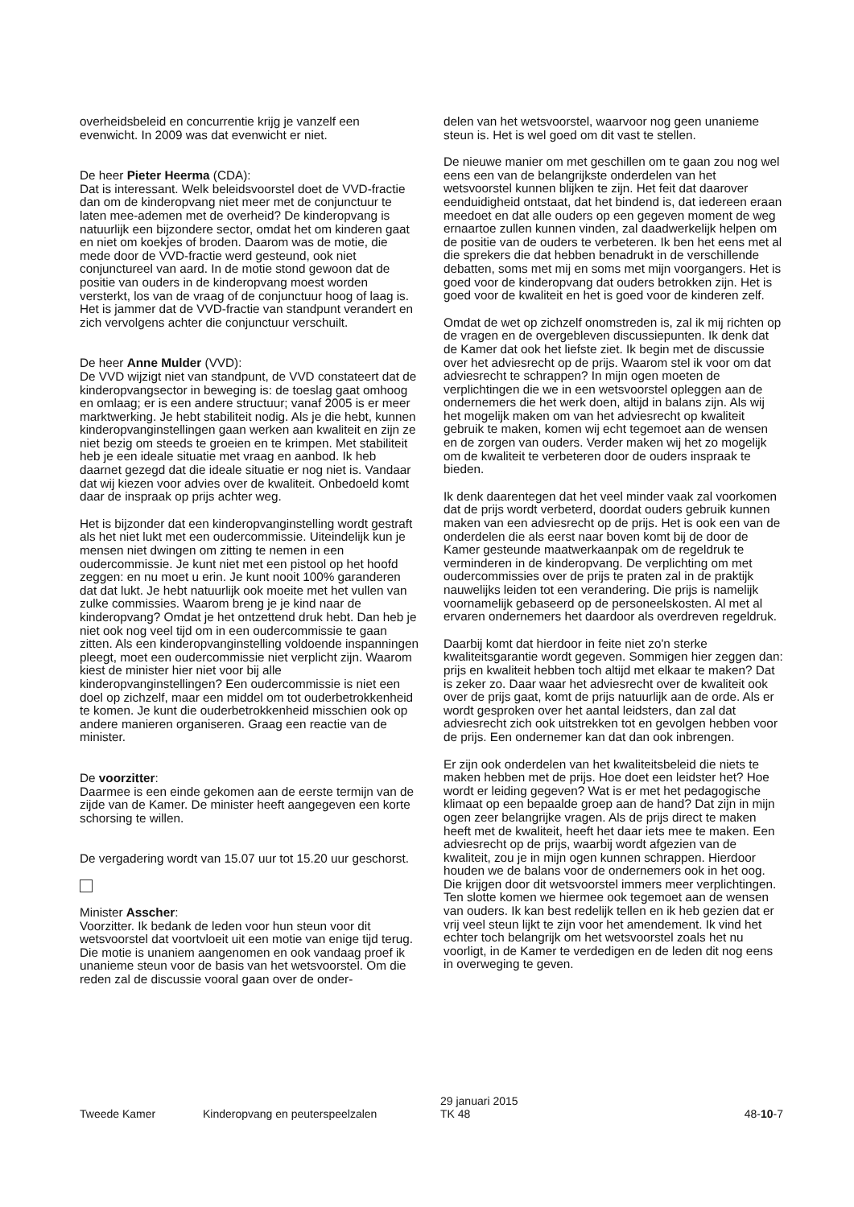overheidsbeleid en concurrentie krijg je vanzelf een evenwicht. In 2009 was dat evenwicht er niet.
De heer Pieter Heerma (CDA):
Dat is interessant. Welk beleidsvoorstel doet de VVD-fractie dan om de kinderopvang niet meer met de conjunctuur te laten mee-ademen met de overheid? De kinderopvang is natuurlijk een bijzondere sector, omdat het om kinderen gaat en niet om koekjes of broden. Daarom was de motie, die mede door de VVD-fractie werd gesteund, ook niet conjunctureel van aard. In de motie stond gewoon dat de positie van ouders in de kinderopvang moest worden versterkt, los van de vraag of de conjunctuur hoog of laag is. Het is jammer dat de VVD-fractie van standpunt verandert en zich vervolgens achter die conjunctuur verschuilt.
De heer Anne Mulder (VVD):
De VVD wijzigt niet van standpunt, de VVD constateert dat de kinderopvangsector in beweging is: de toeslag gaat omhoog en omlaag; er is een andere structuur; vanaf 2005 is er meer marktwerking. Je hebt stabiliteit nodig. Als je die hebt, kunnen kinderopvanginstellingen gaan werken aan kwaliteit en zijn ze niet bezig om steeds te groeien en te krimpen. Met stabiliteit heb je een ideale situatie met vraag en aanbod. Ik heb daarnet gezegd dat die ideale situatie er nog niet is. Vandaar dat wij kiezen voor advies over de kwaliteit. Onbedoeld komt daar de inspraak op prijs achter weg.
Het is bijzonder dat een kinderopvanginstelling wordt gestraft als het niet lukt met een oudercommissie. Uiteindelijk kun je mensen niet dwingen om zitting te nemen in een oudercommissie. Je kunt niet met een pistool op het hoofd zeggen: en nu moet u erin. Je kunt nooit 100% garanderen dat dat lukt. Je hebt natuurlijk ook moeite met het vullen van zulke commissies. Waarom breng je je kind naar de kinderopvang? Omdat je het ontzettend druk hebt. Dan heb je niet ook nog veel tijd om in een oudercommissie te gaan zitten. Als een kinderopvanginstelling voldoende inspanningen pleegt, moet een oudercommissie niet verplicht zijn. Waarom kiest de minister hier niet voor bij alle kinderopvanginstellingen? Een oudercommissie is niet een doel op zichzelf, maar een middel om tot ouderbetrokkenheid te komen. Je kunt die ouderbetrokkenheid misschien ook op andere manieren organiseren. Graag een reactie van de minister.
De voorzitter:
Daarmee is een einde gekomen aan de eerste termijn van de zijde van de Kamer. De minister heeft aangegeven een korte schorsing te willen.
De vergadering wordt van 15.07 uur tot 15.20 uur geschorst.
Minister Asscher:
Voorzitter. Ik bedank de leden voor hun steun voor dit wetsvoorstel dat voortvloeit uit een motie van enige tijd terug. Die motie is unaniem aangenomen en ook vandaag proef ik unanieme steun voor de basis van het wetsvoorstel. Om die reden zal de discussie vooral gaan over de onder-
delen van het wetsvoorstel, waarvoor nog geen unanieme steun is. Het is wel goed om dit vast te stellen.
De nieuwe manier om met geschillen om te gaan zou nog wel eens een van de belangrijkste onderdelen van het wetsvoorstel kunnen blijken te zijn. Het feit dat daarover eenduidigheid ontstaat, dat het bindend is, dat iedereen eraan meedoet en dat alle ouders op een gegeven moment de weg ernaartoe zullen kunnen vinden, zal daadwerkelijk helpen om de positie van de ouders te verbeteren. Ik ben het eens met al die sprekers die dat hebben benadrukt in de verschillende debatten, soms met mij en soms met mijn voorgangers. Het is goed voor de kinderopvang dat ouders betrokken zijn. Het is goed voor de kwaliteit en het is goed voor de kinderen zelf.
Omdat de wet op zichzelf onomstreden is, zal ik mij richten op de vragen en de overgebleven discussiepunten. Ik denk dat de Kamer dat ook het liefste ziet. Ik begin met de discussie over het adviesrecht op de prijs. Waarom stel ik voor om dat adviesrecht te schrappen? In mijn ogen moeten de verplichtingen die we in een wetsvoorstel opleggen aan de ondernemers die het werk doen, altijd in balans zijn. Als wij het mogelijk maken om van het adviesrecht op kwaliteit gebruik te maken, komen wij echt tegemoet aan de wensen en de zorgen van ouders. Verder maken wij het zo mogelijk om de kwaliteit te verbeteren door de ouders inspraak te bieden.
Ik denk daarentegen dat het veel minder vaak zal voorkomen dat de prijs wordt verbeterd, doordat ouders gebruik kunnen maken van een adviesrecht op de prijs. Het is ook een van de onderdelen die als eerst naar boven komt bij de door de Kamer gesteunde maatwerkaanpak om de regeldruk te verminderen in de kinderopvang. De verplichting om met oudercommissies over de prijs te praten zal in de praktijk nauwelijks leiden tot een verandering. Die prijs is namelijk voornamelijk gebaseerd op de personeelskosten. Al met al ervaren ondernemers het daardoor als overdreven regeldruk.
Daarbij komt dat hierdoor in feite niet zo'n sterke kwaliteitsgarantie wordt gegeven. Sommigen hier zeggen dan: prijs en kwaliteit hebben toch altijd met elkaar te maken? Dat is zeker zo. Daar waar het adviesrecht over de kwaliteit ook over de prijs gaat, komt de prijs natuurlijk aan de orde. Als er wordt gesproken over het aantal leidsters, dan zal dat adviesrecht zich ook uitstrekken tot en gevolgen hebben voor de prijs. Een ondernemer kan dat dan ook inbrengen.
Er zijn ook onderdelen van het kwaliteitsbeleid die niets te maken hebben met de prijs. Hoe doet een leidster het? Hoe wordt er leiding gegeven? Wat is er met het pedagogische klimaat op een bepaalde groep aan de hand? Dat zijn in mijn ogen zeer belangrijke vragen. Als de prijs direct te maken heeft met de kwaliteit, heeft het daar iets mee te maken. Een adviesrecht op de prijs, waarbij wordt afgezien van de kwaliteit, zou je in mijn ogen kunnen schrappen. Hierdoor houden we de balans voor de ondernemers ook in het oog. Die krijgen door dit wetsvoorstel immers meer verplichtingen. Ten slotte komen we hiermee ook tegemoet aan de wensen van ouders. Ik kan best redelijk tellen en ik heb gezien dat er vrij veel steun lijkt te zijn voor het amendement. Ik vind het echter toch belangrijk om het wetsvoorstel zoals het nu voorligt, in de Kamer te verdedigen en de leden dit nog eens in overweging te geven.
Tweede Kamer
Kinderopvang en peuterspeelzalen
29 januari 2015
TK 48
48-10-7